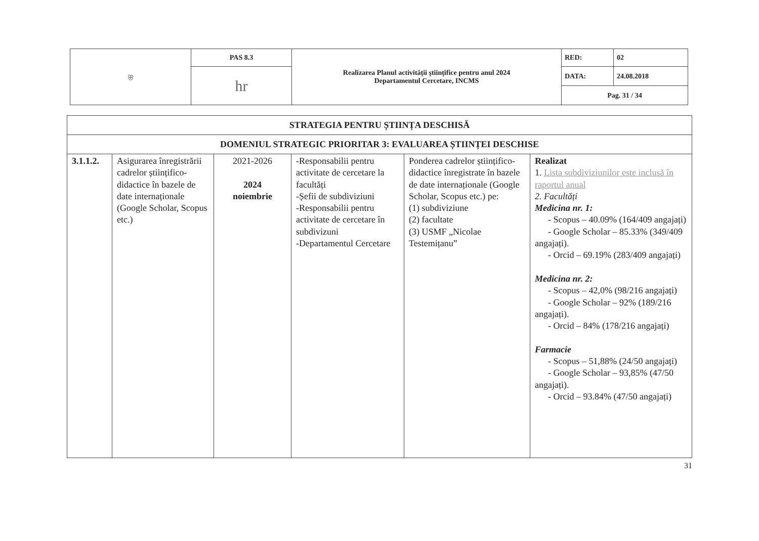| ⛨ | PAS 8.3 | Realizarea Planul activității științifice pentru anul 2024 Departamentul Cercetare, INCMS | RED: | 02 |
| | hr | | DATA: | 24.08.2018 |
| | | | Pag. 31 / 34 | |
| STRATEGIA PENTRU ȘTIINȚA DESCHISĂ | | | | | |
| --- | --- | --- | --- | --- | --- |
| DOMENIUL STRATEGIC PRIORITAR 3: EVALUAREA ȘTIINȚEI DESCHISE | | | | | |
| 3.1.1.2. | Asigurarea înregistrării cadrelor științifico-didactice în bazele de date internaționale (Google Scholar, Scopus etc.) | 2021-2026 2024 noiembrie | -Responsabilii pentru activitate de cercetare la facultăți -Șefii de subdiviziuni -Responsabilii pentru activitate de cercetare în subdivizuni -Departamentul Cercetare | Ponderea cadrelor științifico-didactice înregistrate în bazele de date internaționale (Google Scholar, Scopus etc.) pe: (1) subdiviziune (2) facultate (3) USMF „Nicolae Testemițanu” | Realizat 1. Lista subdiviziunilor este inclusă în raportul anual 2. Facultăți Medicina nr. 1: - Scopus – 40.09% (164/409 angajați) - Google Scholar – 85.33% (349/409 angajați). - Orcid – 69.19% (283/409 angajați) Medicina nr. 2: - Scopus – 42,0% (98/216 angajați) - Google Scholar – 92% (189/216 angajați). - Orcid – 84% (178/216 angajați) Farmacie - Scopus – 51,88% (24/50 angajați) - Google Scholar – 93,85% (47/50 angajați). - Orcid – 93.84% (47/50 angajați) |
31